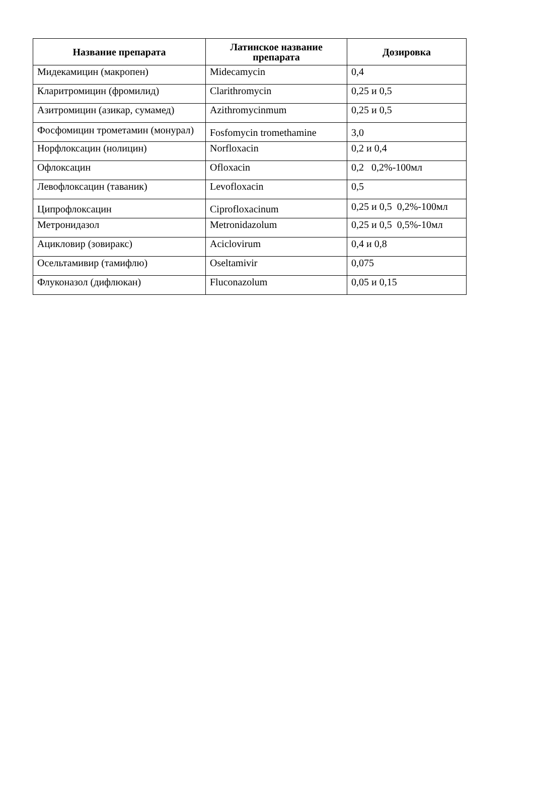| Название препарата | Латинское название препарата | Дозировка |
| --- | --- | --- |
| Мидекамицин (макропен) | Midecamycin | 0,4 |
| Кларитромицин (фромилид) | Clarithromycin | 0,25 и 0,5 |
| Азитромицин (азикар, сумамед) | Azithromycinmum | 0,25 и 0,5 |
| Фосфомицин трометамин (монурал) | Fosfomycin tromethamine | 3,0 |
| Норфлоксацин (нолицин) | Norfloxacin | 0,2 и 0,4 |
| Офлоксацин | Ofloxacin | 0,2 0,2%-100мл |
| Левофлоксацин (таваник) | Levofloxacin | 0,5 |
| Ципрофлоксацин | Ciprofloxacinum | 0,25 и 0,5 0,2%-100мл |
| Метронидазол | Metronidazolum | 0,25 и 0,5 0,5%-10мл |
| Ацикловир (зовиракс) | Aciclovirum | 0,4 и 0,8 |
| Осельтамивир (тамифлю) | Oseltamivir | 0,075 |
| Флуконазол (дифлюкан) | Fluconazolum | 0,05 и 0,15 |